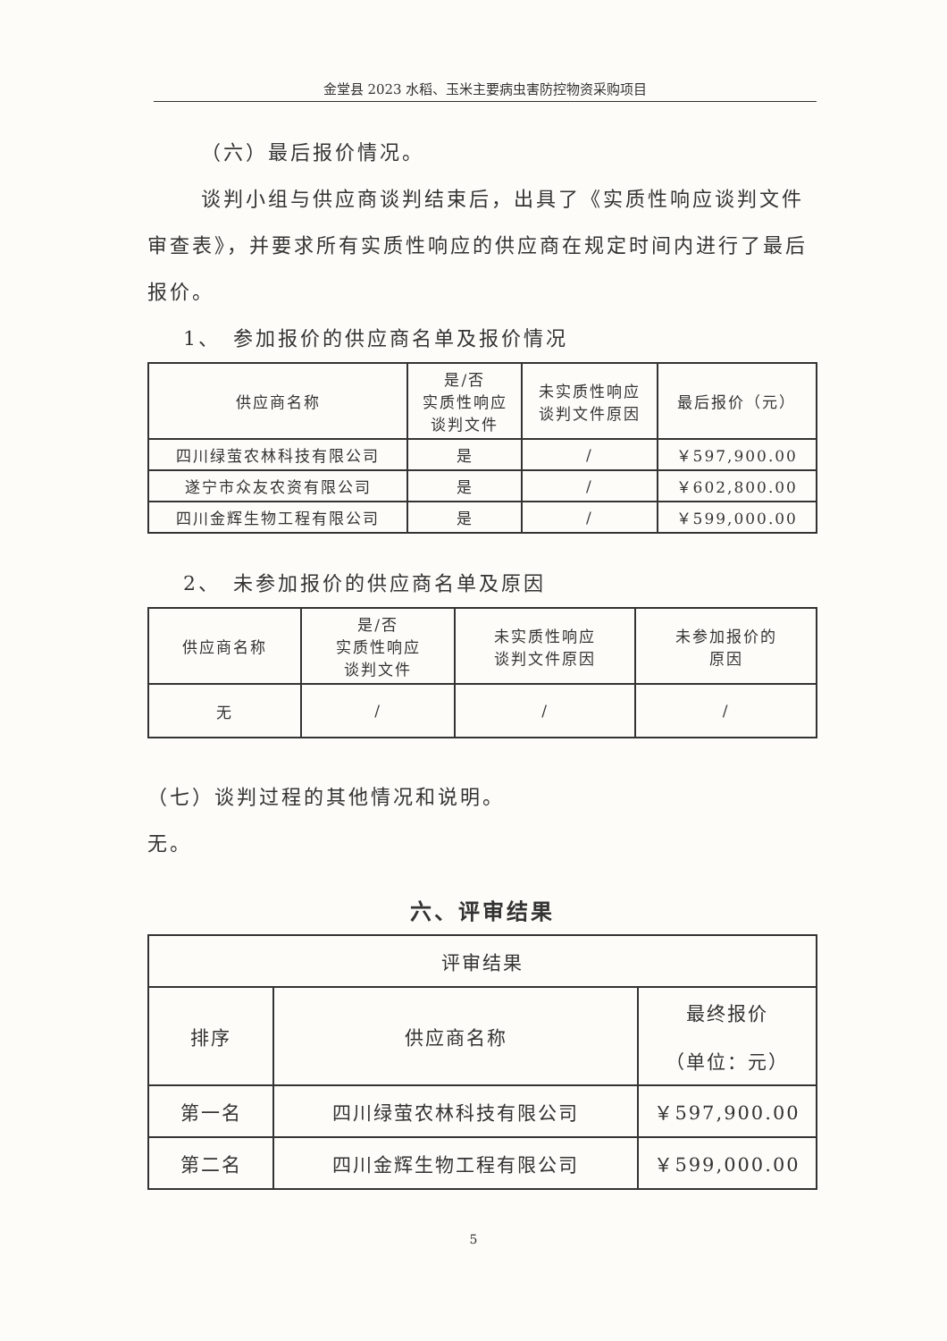金堂县 2023 水稻、玉米主要病虫害防控物资采购项目
（六）最后报价情况。
谈判小组与供应商谈判结束后，出具了《实质性响应谈判文件审查表》，并要求所有实质性响应的供应商在规定时间内进行了最后报价。
1、　参加报价的供应商名单及报价情况
| 供应商名称 | 是/否 实质性响应 谈判文件 | 未实质性响应 谈判文件原因 | 最后报价（元） |
| --- | --- | --- | --- |
| 四川绿萤农林科技有限公司 | 是 | / | ￥597,900.00 |
| 遂宁市众友农资有限公司 | 是 | / | ￥602,800.00 |
| 四川金辉生物工程有限公司 | 是 | / | ￥599,000.00 |
2、　未参加报价的供应商名单及原因
| 供应商名称 | 是/否 实质性响应 谈判文件 | 未实质性响应 谈判文件原因 | 未参加报价的 原因 |
| --- | --- | --- | --- |
| 无 | / | / | / |
（七）谈判过程的其他情况和说明。
无。
六、评审结果
| 评审结果 | | |
| 排序 | 供应商名称 | 最终报价 （单位：元） |
| 第一名 | 四川绿萤农林科技有限公司 | ￥597,900.00 |
| 第二名 | 四川金辉生物工程有限公司 | ￥599,000.00 |
5